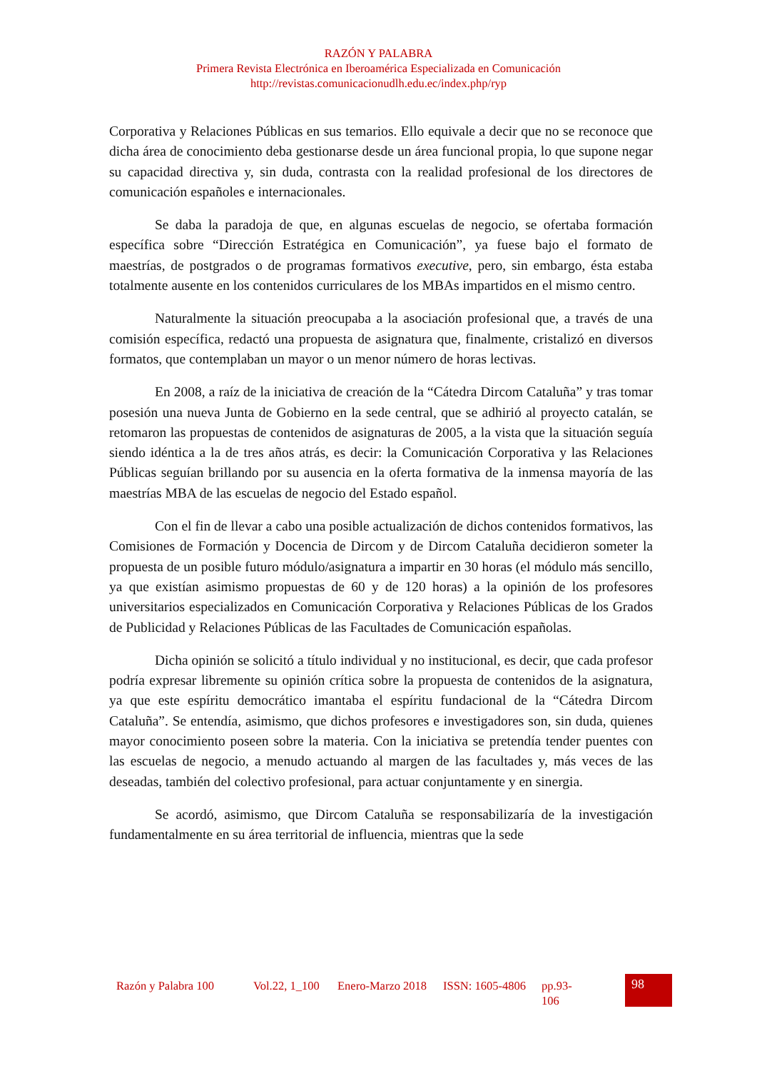RAZÓN Y PALABRA
Primera Revista Electrónica en Iberoamérica Especializada en Comunicación
http://revistas.comunicacionudlh.edu.ec/index.php/ryp
Corporativa y Relaciones Públicas en sus temarios. Ello equivale a decir que no se reconoce que dicha área de conocimiento deba gestionarse desde un área funcional propia, lo que supone negar su capacidad directiva y, sin duda, contrasta con la realidad profesional de los directores de comunicación españoles e internacionales.
Se daba la paradoja de que, en algunas escuelas de negocio, se ofertaba formación específica sobre “Dirección Estratégica en Comunicación”, ya fuese bajo el formato de maestrías, de postgrados o de programas formativos executive, pero, sin embargo, ésta estaba totalmente ausente en los contenidos curriculares de los MBAs impartidos en el mismo centro.
Naturalmente la situación preocupaba a la asociación profesional que, a través de una comisión específica, redactó una propuesta de asignatura que, finalmente, cristalizó en diversos formatos, que contemplaban un mayor o un menor número de horas lectivas.
En 2008, a raíz de la iniciativa de creación de la “Cátedra Dircom Cataluña” y tras tomar posesión una nueva Junta de Gobierno en la sede central, que se adhirió al proyecto catalán, se retomaron las propuestas de contenidos de asignaturas de 2005, a la vista que la situación seguía siendo idéntica a la de tres años atrás, es decir: la Comunicación Corporativa y las Relaciones Públicas seguían brillando por su ausencia en la oferta formativa de la inmensa mayoría de las maestrías MBA de las escuelas de negocio del Estado español.
Con el fin de llevar a cabo una posible actualización de dichos contenidos formativos, las Comisiones de Formación y Docencia de Dircom y de Dircom Cataluña decidieron someter la propuesta de un posible futuro módulo/asignatura a impartir en 30 horas (el módulo más sencillo, ya que existían asimismo propuestas de 60 y de 120 horas) a la opinión de los profesores universitarios especializados en Comunicación Corporativa y Relaciones Públicas de los Grados de Publicidad y Relaciones Públicas de las Facultades de Comunicación españolas.
Dicha opinión se solicitó a título individual y no institucional, es decir, que cada profesor podría expresar libremente su opinión crítica sobre la propuesta de contenidos de la asignatura, ya que este espíritu democrático imantaba el espíritu fundacional de la “Cátedra Dircom Cataluña”. Se entendía, asimismo, que dichos profesores e investigadores son, sin duda, quienes mayor conocimiento poseen sobre la materia. Con la iniciativa se pretendía tender puentes con las escuelas de negocio, a menudo actuando al margen de las facultades y, más veces de las deseadas, también del colectivo profesional, para actuar conjuntamente y en sinergia.
Se acordó, asimismo, que Dircom Cataluña se responsabilizaría de la investigación fundamentalmente en su área territorial de influencia, mientras que la sede
Razón y Palabra 100
Vol.22, 1_100
Enero-Marzo 2018
ISSN: 1605-4806
pp.93-106
98